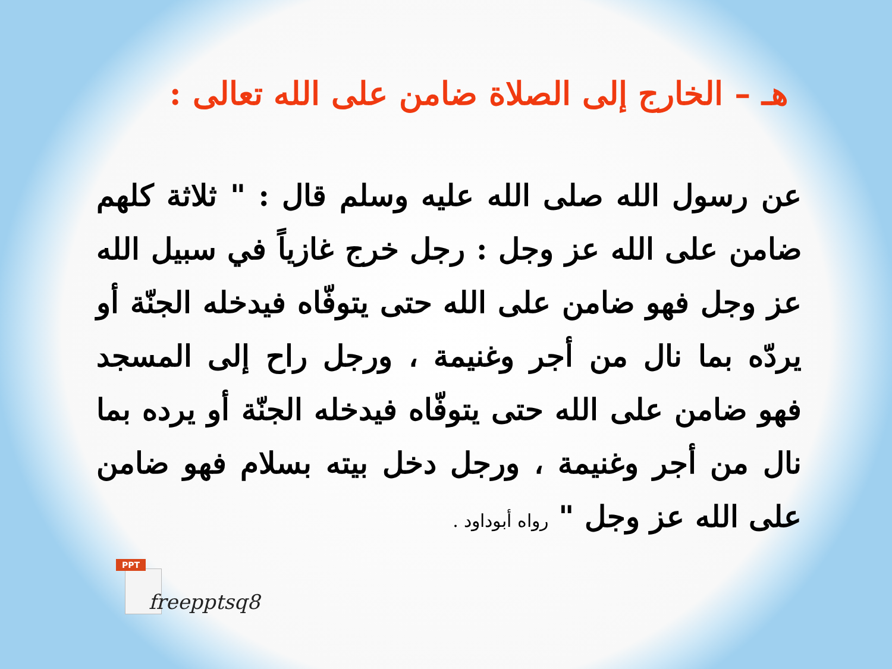هـ – الخارج إلى الصلاة ضامن على الله تعالى :
عن رسول الله صلى الله عليه وسلم قال : " ثلاثة كلهم ضامن على الله عز وجل : رجل خرج غازياً في سبيل الله عز وجل فهو ضامن على الله حتى يتوفّاه فيدخله الجنّة أو يردّه بما نال من أجر وغنيمة ، ورجل راح إلى المسجد فهو ضامن على الله حتى يتوفّاه فيدخله الجنّة أو يرده بما نال من أجر وغنيمة ، ورجل دخل بيته بسلام فهو ضامن على الله عز وجل " رواه أبوداود .
PPT
freepptsq8